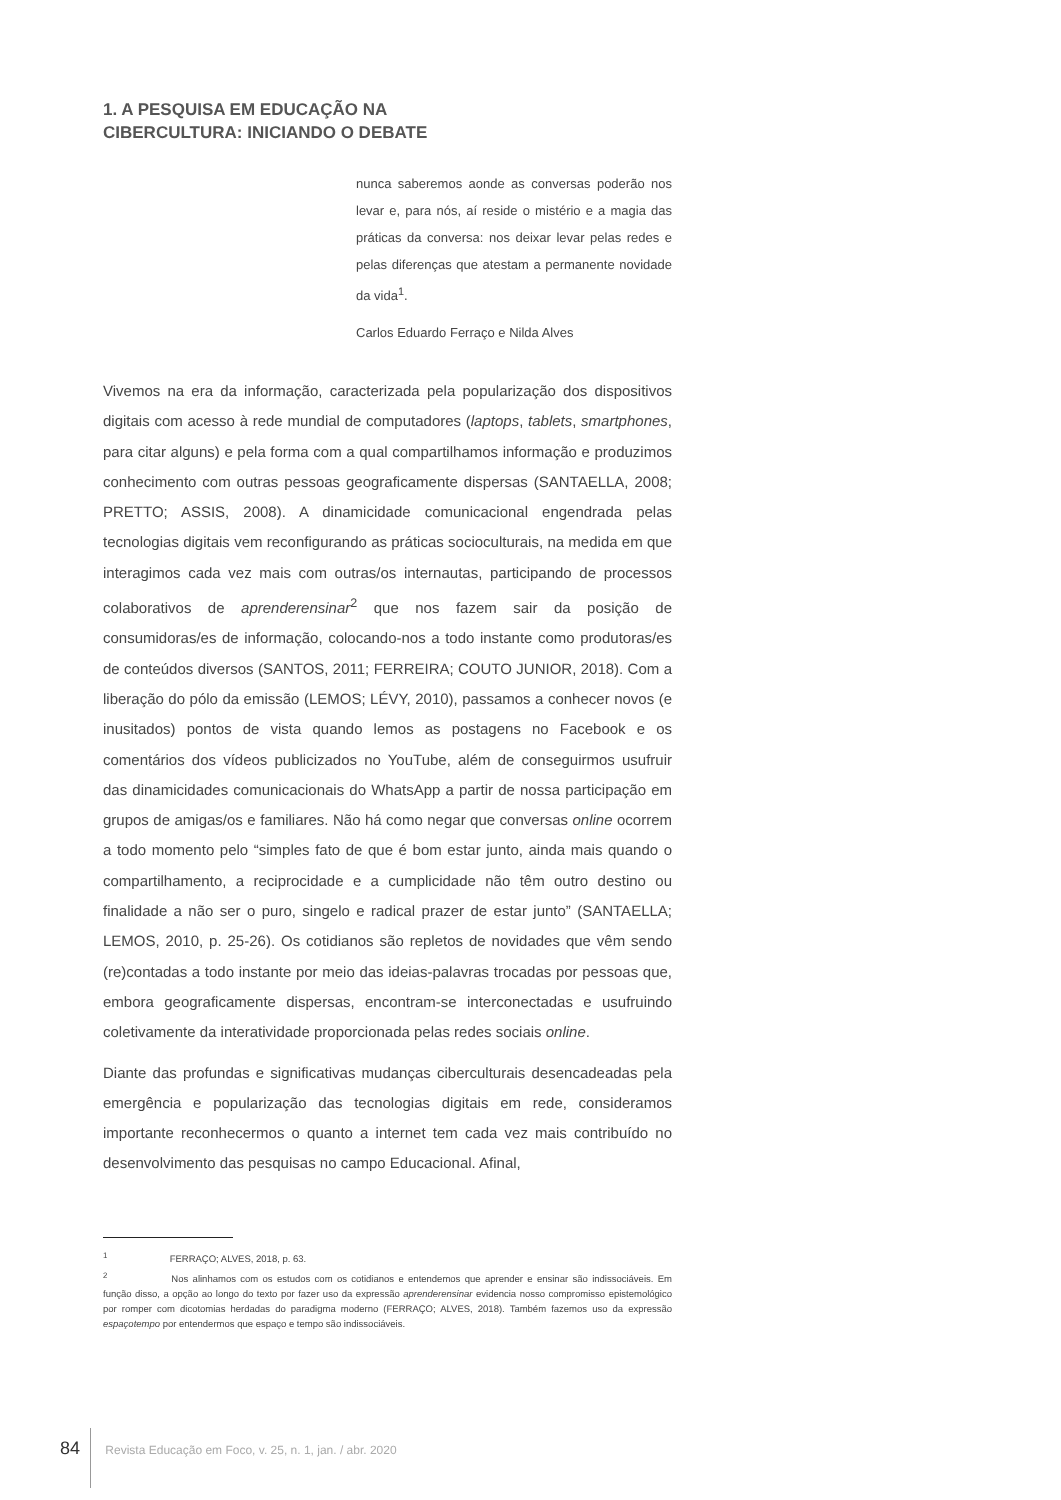1. A PESQUISA EM EDUCAÇÃO NA
CIBERCULTURA: INICIANDO O DEBATE
nunca saberemos aonde as conversas poderão nos levar e, para nós, aí reside o mistério e a magia das práticas da conversa: nos deixar levar pelas redes e pelas diferenças que atestam a permanente novidade da vida<sup>1</sup>.
Carlos Eduardo Ferraço e Nilda Alves
Vivemos na era da informação, caracterizada pela popularização dos dispositivos digitais com acesso à rede mundial de computadores (laptops, tablets, smartphones, para citar alguns) e pela forma com a qual compartilhamos informação e produzimos conhecimento com outras pessoas geograficamente dispersas (SANTAELLA, 2008; PRETTO; ASSIS, 2008). A dinamicidade comunicacional engendrada pelas tecnologias digitais vem reconfigurando as práticas socioculturais, na medida em que interagimos cada vez mais com outras/os internautas, participando de processos colaborativos de aprenderensinar<sup>2</sup> que nos fazem sair da posição de consumidoras/es de informação, colocando-nos a todo instante como produtoras/es de conteúdos diversos (SANTOS, 2011; FERREIRA; COUTO JUNIOR, 2018). Com a liberação do pólo da emissão (LEMOS; LÉVY, 2010), passamos a conhecer novos (e inusitados) pontos de vista quando lemos as postagens no Facebook e os comentários dos vídeos publicizados no YouTube, além de conseguirmos usufruir das dinamicidades comunicacionais do WhatsApp a partir de nossa participação em grupos de amigas/os e familiares. Não há como negar que conversas online ocorrem a todo momento pelo “simples fato de que é bom estar junto, ainda mais quando o compartilhamento, a reciprocidade e a cumplicidade não têm outro destino ou finalidade a não ser o puro, singelo e radical prazer de estar junto” (SANTAELLA; LEMOS, 2010, p. 25-26). Os cotidianos são repletos de novidades que vêm sendo (re)contadas a todo instante por meio das ideias-palavras trocadas por pessoas que, embora geograficamente dispersas, encontram-se interconectadas e usufruindo coletivamente da interatividade proporcionada pelas redes sociais online.
Diante das profundas e significativas mudanças ciberculturais desencadeadas pela emergência e popularização das tecnologias digitais em rede, consideramos importante reconhecermos o quanto a internet tem cada vez mais contribuído no desenvolvimento das pesquisas no campo Educacional. Afinal,
<sup>1</sup> FERRAÇO; ALVES, 2018, p. 63.
<sup>2</sup> Nos alinhamos com os estudos com os cotidianos e entendemos que aprender e ensinar são indissociáveis. Em função disso, a opção ao longo do texto por fazer uso da expressão aprenderensinar evidencia nosso compromisso epistemológico por romper com dicotomias herdadas do paradigma moderno (FERRAÇO; ALVES, 2018). Também fazemos uso da expressão espaçotempo por entendermos que espaço e tempo são indissociáveis.
84 Revista Educação em Foco, v. 25, n. 1, jan. / abr. 2020